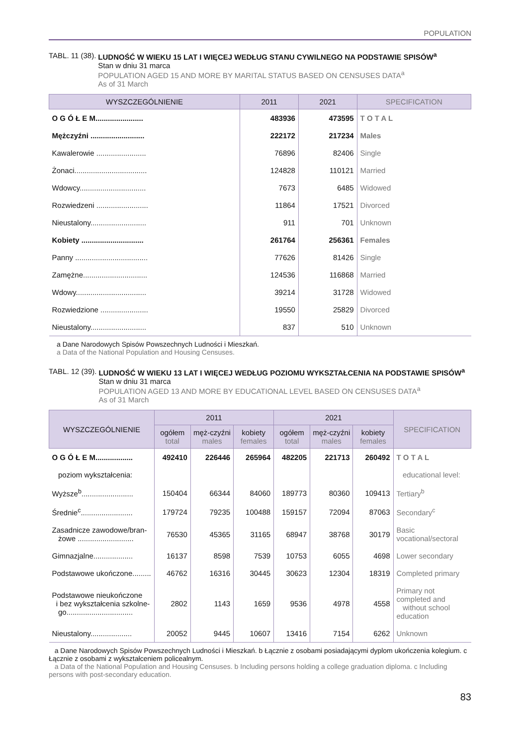POPULATION
TABL. 11 (38). LUDNOŚĆ W WIEKU 15 LAT I WIĘCEJ WEDŁUG STANU CYWILNEGO NA PODSTAWIE SPISÓW<sup>a</sup>
Stan w dniu 31 marca
POPULATION AGED 15 AND MORE BY MARITAL STATUS BASED ON CENSUSES DATA<sup>a</sup>
As of 31 March
| WYSZCZEGÓLNIENIE | 2011 | 2021 | SPECIFICATION |
| --- | --- | --- | --- |
| O G Ó Ł E M....................... | 483936 | 473595 | T O T A L |
| Mężczyźni .......................... | 222172 | 217234 | Males |
| Kawalerowie ........................ | 76896 | 82406 | Single |
| Żonaci................................... | 124828 | 110121 | Married |
| Wdowcy................................ | 7673 | 6485 | Widowed |
| Rozwiedzeni ......................... | 11864 | 17521 | Divorced |
| Nieustalony........................... | 911 | 701 | Unknown |
| Kobiety .............................. | 261764 | 256361 | Females |
| Panny ................................... | 77626 | 81426 | Single |
| Zamężne............................... | 124536 | 116868 | Married |
| Wdowy.................................. | 39214 | 31728 | Widowed |
| Rozwiedzione ....................... | 19550 | 25829 | Divorced |
| Nieustalony........................... | 837 | 510 | Unknown |
a Dane Narodowych Spisów Powszechnych Ludności i Mieszkań.
a Data of the National Population and Housing Censuses.
TABL. 12 (39). LUDNOŚĆ W WIEKU 13 LAT I WIĘCEJ WEDŁUG POZIOMU WYKSZTAŁCENIA NA PODSTAWIE SPISÓW<sup>a</sup>
Stan w dniu 31 marca
POPULATION AGED 13 AND MORE BY EDUCATIONAL LEVEL BASED ON CENSUSES DATA<sup>a</sup>
As of 31 March
| WYSZCZEGÓLNIENIE | 2011 | | | 2021 | | | SPECIFICATION |
| --- | --- | --- | --- | --- | --- | --- | --- |
| | ogółem total | męż-czyźni males | kobiety females | ogółem total | męż-czyźni males | kobiety females | |
| O G Ó Ł E M.................. | 492410 | 226446 | 265964 | 482205 | 221713 | 260492 | T O T A L |
| poziom wykształcenia: | | | | | | | educational level: |
| Wyższe<sup>b</sup>......................... | 150404 | 66344 | 84060 | 189773 | 80360 | 109413 | Tertiary<sup>b</sup> |
| Średnie<sup>c</sup>......................... | 179724 | 79235 | 100488 | 159157 | 72094 | 87063 | Secondary<sup>c</sup> |
| Zasadnicze zawodowe/bran- żowe ........................... | 76530 | 45365 | 31165 | 68947 | 38768 | 30179 | Basic vocational/sectoral |
| Gimnazjalne................... | 16137 | 8598 | 7539 | 10753 | 6055 | 4698 | Lower secondary |
| Podstawowe ukończone......... | 46762 | 16316 | 30445 | 30623 | 12304 | 18319 | Completed primary |
| Podstawowe nieukończone i bez wykształcenia szkolne- go................................ | 2802 | 1143 | 1659 | 9536 | 4978 | 4558 | Primary not completed and without school education |
| Nieustalony.................... | 20052 | 9445 | 10607 | 13416 | 7154 | 6262 | Unknown |
a Dane Narodowych Spisów Powszechnych Ludności i Mieszkań. b Łącznie z osobami posiadającymi dyplom ukończenia kolegium. c Łącznie z osobami z wykształceniem policealnym.
a Data of the National Population and Housing Censuses. b Including persons holding a college graduation diploma. c Including persons with post-secondary education.
83